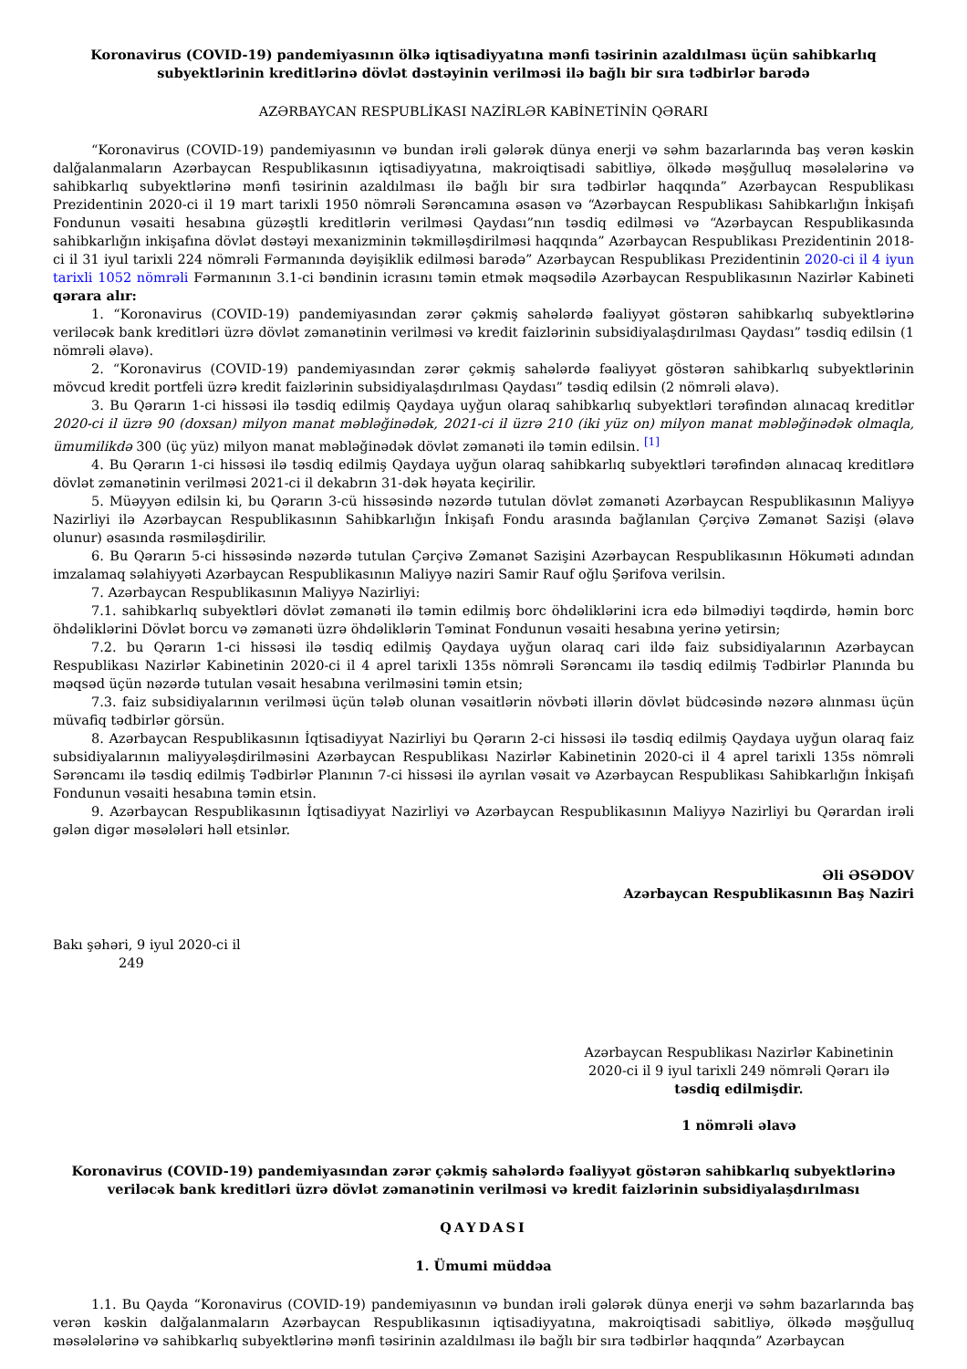Koronavirus (COVID-19) pandemiyasının ölkə iqtisadiyyatına mənfi təsirinin azaldılması üçün sahibkarlıq subyektlərinin kreditlərinə dövlət dəstəyinin verilməsi ilə bağlı bir sıra tədbirlər barədə
AZƏRBAYCAN RESPUBLİKASI NAZİRLƏR KABİNETİNİN QƏRARI
“Koronavirus (COVID-19) pandemiyasının və bundan irəli gələrək dünya enerji və səhm bazarlarında baş verən kəskin dalğalanmaların Azərbaycan Respublikasının iqtisadiyyatına, makroiqtisadi sabitliyə, ölkədə məşğulluq məsələlərinə və sahibkarlıq subyektlərinə mənfi təsirinin azaldılması ilə bağlı bir sıra tədbirlər haqqında” Azərbaycan Respublikası Prezidentinin 2020-ci il 19 mart tarixli 1950 nömrəli Sərəncamına əsasən və “Azərbaycan Respublikası Sahibkarlığın İnkişafı Fondunun vəsaiti hesabına güzəştli kreditlərin verilməsi Qaydası”nın təsdiq edilməsi və “Azərbaycan Respublikasında sahibkarlığın inkişafına dövlət dəstəyi mexanizminin təkmilləşdirilməsi haqqında” Azərbaycan Respublikası Prezidentinin 2018-ci il 31 iyul tarixli 224 nömrəli Fərmanında dəyişiklik edilməsi barədə” Azərbaycan Respublikası Prezidentinin 2020-ci il 4 iyun tarixli 1052 nömrəli Fərmanının 3.1-ci bəndinin icrasını təmin etmək məqsədilə Azərbaycan Respublikasının Nazirlər Kabineti qərara alır:
1. “Koronavirus (COVID-19) pandemiyasından zərər çəkmiş sahələrdə fəaliyyət göstərən sahibkarlıq subyektlərinə veriləcək bank kreditləri üzrə dövlət zəmanətinin verilməsi və kredit faizlərinin subsidiyalaşdırılması Qaydası” təsdiq edilsin (1 nömrəli əlavə).
2. “Koronavirus (COVID-19) pandemiyasından zərər çəkmiş sahələrdə fəaliyyət göstərən sahibkarlıq subyektlərinin mövcud kredit portfeli üzrə kredit faizlərinin subsidiyalaşdırılması Qaydası” təsdiq edilsin (2 nömrəli əlavə).
3. Bu Qərarın 1-ci hissəsi ilə təsdiq edilmiş Qaydaya uyğun olaraq sahibkarlıq subyektləri tərəfindən alınacaq kreditlər 2020-ci il üzrə 90 (doxsan) milyon manat məbləğinədək, 2021-ci il üzrə 210 (iki yüz on) milyon manat məbləğinədək olmaqla, ümumilikdə 300 (üç yüz) milyon manat məbləğinədək dövlət zəmanəti ilə təmin edilsin. <sup>[1]</sup>
4. Bu Qərarın 1-ci hissəsi ilə təsdiq edilmiş Qaydaya uyğun olaraq sahibkarlıq subyektləri tərəfindən alınacaq kreditlərə dövlət zəmanətinin verilməsi 2021-ci il dekabrın 31-dək həyata keçirilir.
5. Müəyyən edilsin ki, bu Qərarın 3-cü hissəsində nəzərdə tutulan dövlət zəmanəti Azərbaycan Respublikasının Maliyyə Nazirliyi ilə Azərbaycan Respublikasının Sahibkarlığın İnkişafı Fondu arasında bağlanılan Çərçivə Zəmanət Sazişi (əlavə olunur) əsasında rəsmiləşdirilir.
6. Bu Qərarın 5-ci hissəsində nəzərdə tutulan Çərçivə Zəmanət Sazişini Azərbaycan Respublikasının Hökuməti adından imzalamaq səlahiyyəti Azərbaycan Respublikasının Maliyyə naziri Samir Rauf oğlu Şərifova verilsin.
7. Azərbaycan Respublikasının Maliyyə Nazirliyi:
7.1. sahibkarlıq subyektləri dövlət zəmanəti ilə təmin edilmiş borc öhdəliklərini icra edə bilmədiyi təqdirdə, həmin borc öhdəliklərini Dövlət borcu və zəmanəti üzrə öhdəliklərin Təminat Fondunun vəsaiti hesabına yerinə yetirsin;
7.2. bu Qərarın 1-ci hissəsi ilə təsdiq edilmiş Qaydaya uyğun olaraq cari ildə faiz subsidiyalarının Azərbaycan Respublikası Nazirlər Kabinetinin 2020-ci il 4 aprel tarixli 135s nömrəli Sərəncamı ilə təsdiq edilmiş Tədbirlər Planında bu məqsəd üçün nəzərdə tutulan vəsait hesabına verilməsini təmin etsin;
7.3. faiz subsidiyalarının verilməsi üçün tələb olunan vəsaitlərin növbəti illərin dövlət büdcəsində nəzərə alınması üçün müvafiq tədbirlər görsün.
8. Azərbaycan Respublikasının İqtisadiyyat Nazirliyi bu Qərarın 2-ci hissəsi ilə təsdiq edilmiş Qaydaya uyğun olaraq faiz subsidiyalarının maliyyələşdirilməsini Azərbaycan Respublikası Nazirlər Kabinetinin 2020-ci il 4 aprel tarixli 135s nömrəli Sərəncamı ilə təsdiq edilmiş Tədbirlər Planının 7-ci hissəsi ilə ayrılan vəsait və Azərbaycan Respublikası Sahibkarlığın İnkişafı Fondunun vəsaiti hesabına təmin etsin.
9. Azərbaycan Respublikasının İqtisadiyyat Nazirliyi və Azərbaycan Respublikasının Maliyyə Nazirliyi bu Qərardan irəli gələn digər məsələləri həll etsinlər.
Əli ƏSƏDOV
Azərbaycan Respublikasının Baş Naziri
Bakı şəhəri, 9 iyul 2020-ci il
249
Azərbaycan Respublikası Nazirlər Kabinetinin
2020-ci il 9 iyul tarixli 249 nömrəli Qərarı ilə
təsdiq edilmişdir.
1 nömrəli əlavə
Koronavirus (COVID-19) pandemiyasından zərər çəkmiş sahələrdə fəaliyyət göstərən sahibkarlıq subyektlərinə veriləcək bank kreditləri üzrə dövlət zəmanətinin verilməsi və kredit faizlərinin subsidiyalaşdırılması
QAYDASI
1. Ümumi müddəa
1.1. Bu Qayda “Koronavirus (COVID-19) pandemiyasının və bundan irəli gələrək dünya enerji və səhm bazarlarında baş verən kəskin dalğalanmaların Azərbaycan Respublikasının iqtisadiyyatına, makroiqtisadi sabitliyə, ölkədə məşğulluq məsələlərinə və sahibkarlıq subyektlərinə mənfi təsirinin azaldılması ilə bağlı bir sıra tədbirlər haqqında” Azərbaycan